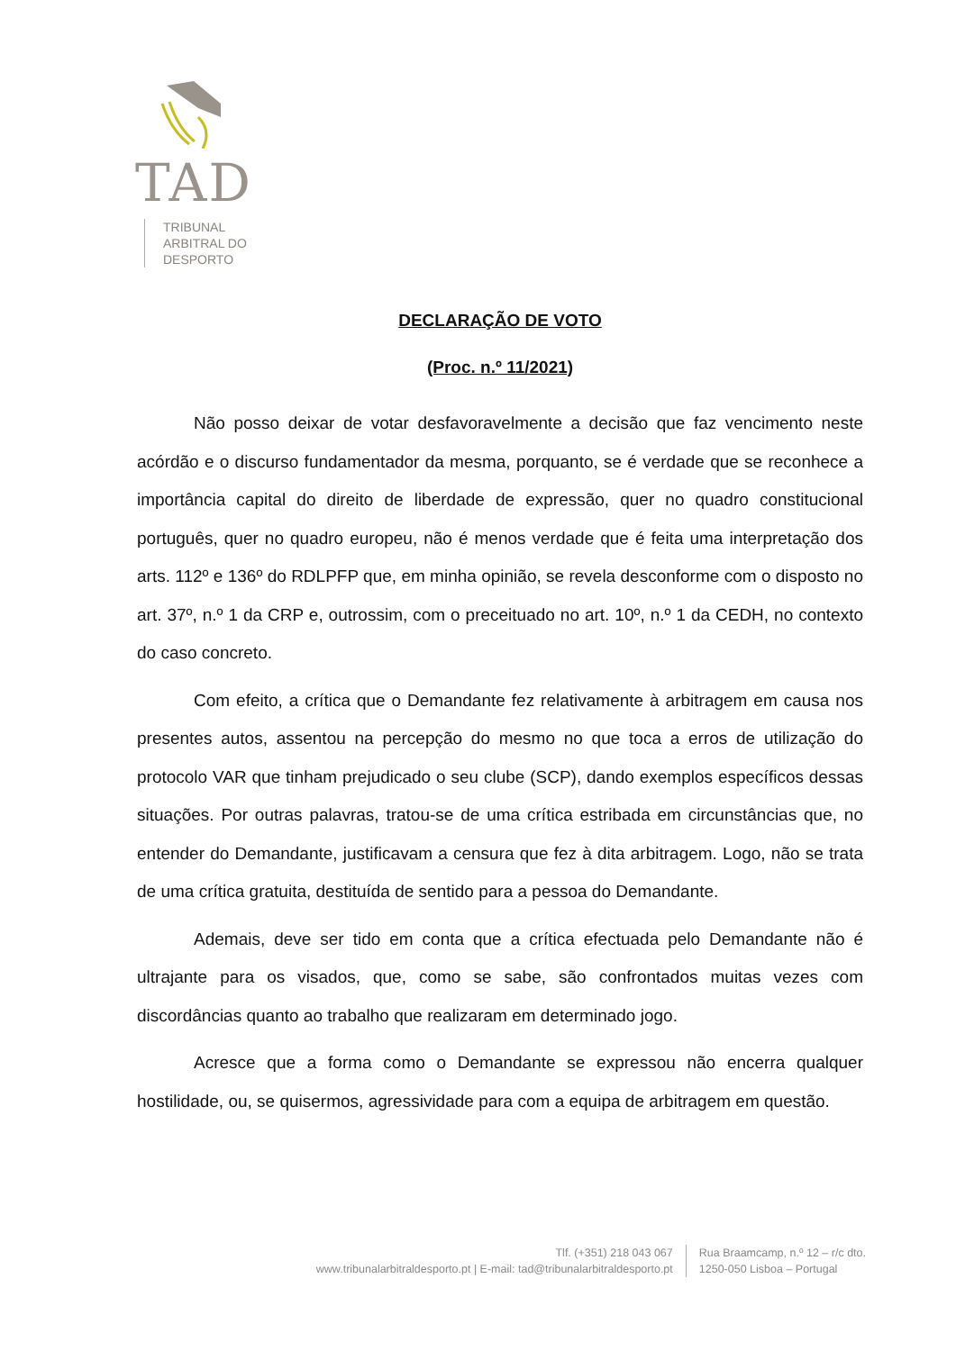TAD
TRIBUNAL
ARBITRAL DO
DESPORTO
DECLARAÇÃO DE VOTO
(Proc. n.º 11/2021)
Não posso deixar de votar desfavoravelmente a decisão que faz vencimento neste acórdão e o discurso fundamentador da mesma, porquanto, se é verdade que se reconhece a importância capital do direito de liberdade de expressão, quer no quadro constitucional português, quer no quadro europeu, não é menos verdade que é feita uma interpretação dos arts. 112º e 136º do RDLPFP que, em minha opinião, se revela desconforme com o disposto no art. 37º, n.º 1 da CRP e, outrossim, com o preceituado no art. 10º, n.º 1 da CEDH, no contexto do caso concreto.
Com efeito, a crítica que o Demandante fez relativamente à arbitragem em causa nos presentes autos, assentou na percepção do mesmo no que toca a erros de utilização do protocolo VAR que tinham prejudicado o seu clube (SCP), dando exemplos específicos dessas situações. Por outras palavras, tratou-se de uma crítica estribada em circunstâncias que, no entender do Demandante, justificavam a censura que fez à dita arbitragem. Logo, não se trata de uma crítica gratuita, destituída de sentido para a pessoa do Demandante.
Ademais, deve ser tido em conta que a crítica efectuada pelo Demandante não é ultrajante para os visados, que, como se sabe, são confrontados muitas vezes com discordâncias quanto ao trabalho que realizaram em determinado jogo.
Acresce que a forma como o Demandante se expressou não encerra qualquer hostilidade, ou, se quisermos, agressividade para com a equipa de arbitragem em questão.
Tlf. (+351) 218 043 067
www.tribunalarbitraldesporto.pt | E-mail: tad@tribunalarbitraldesporto.pt
Rua Braamcamp, n.º 12 – r/c dto.
1250-050 Lisboa – Portugal